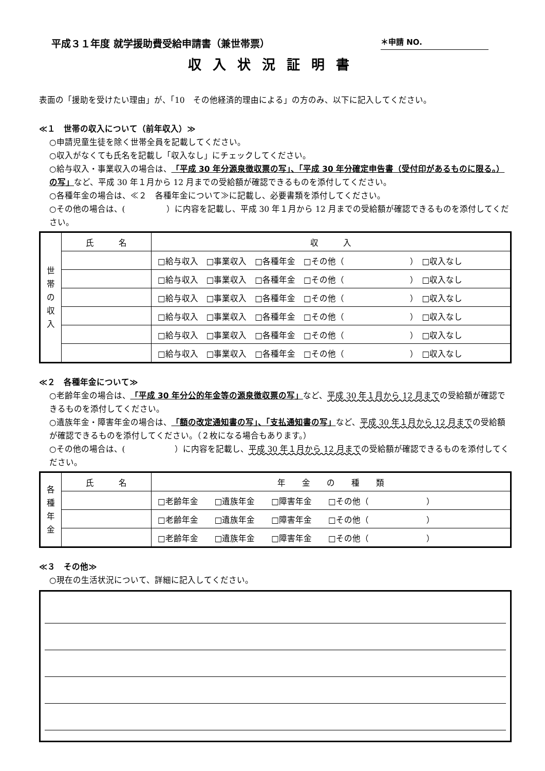平成３１年度 就学援助費受給申請書（兼世帯票） ＊申請 NO.
収入状況証明書
表面の「援助を受けたい理由」が、「10　その他経済的理由による」の方のみ、以下に記入してください。
≪１　世帯の収入について（前年収入）≫
○申請児童生徒を除く世帯全員を記載してください。
○収入がなくても氏名を記載し「収入なし」にチェックしてください。
○給与収入・事業収入の場合は、「平成 30 年分源泉徴収票の写」、「平成 30 年分確定申告書（受付印があるものに限る。）の写」など、平成 30 年１月から 12 月までの受給額が確認できるものを添付してください。
○各種年金の場合は、≪２　各種年金について≫に記載し、必要書類を添付してください。
○その他の場合は、(　　　　　）に内容を記載し、平成 30 年１月から 12 月までの受給額が確認できるものを添付してください。
| 世 帯 の 収 入 | 氏 名 | 収 入 |
| | | □給与収入 □事業収入 □各種年金 □その他（ ） □収入なし |
| | | □給与収入 □事業収入 □各種年金 □その他（ ） □収入なし |
| | | □給与収入 □事業収入 □各種年金 □その他（ ） □収入なし |
| | | □給与収入 □事業収入 □各種年金 □その他（ ） □収入なし |
| | | □給与収入 □事業収入 □各種年金 □その他（ ） □収入なし |
| | | □給与収入 □事業収入 □各種年金 □その他（ ） □収入なし |
≪２　各種年金について≫
○老齢年金の場合は、「平成 30 年分公的年金等の源泉徴収票の写」など、平成 30 年１月から 12 月までの受給額が確認できるものを添付してください。
○遺族年金・障害年金の場合は、「額の改定通知書の写」、「支払通知書の写」など、平成 30 年１月から 12 月までの受給額が確認できるものを添付してください。（２枚になる場合もあります。）
○その他の場合は、(　　　　　　）に内容を記載し、平成 30 年１月から 12 月までの受給額が確認できるものを添付してください。
| 各 種 年 金 | 氏 名 | 年 金 の 種 類 |
| | | □老齢年金 □遺族年金 □障害年金 □その他（ ） |
| | | □老齢年金 □遺族年金 □障害年金 □その他（ ） |
| | | □老齢年金 □遺族年金 □障害年金 □その他（ ） |
≪３　その他≫
○現在の生活状況について、詳細に記入してください。